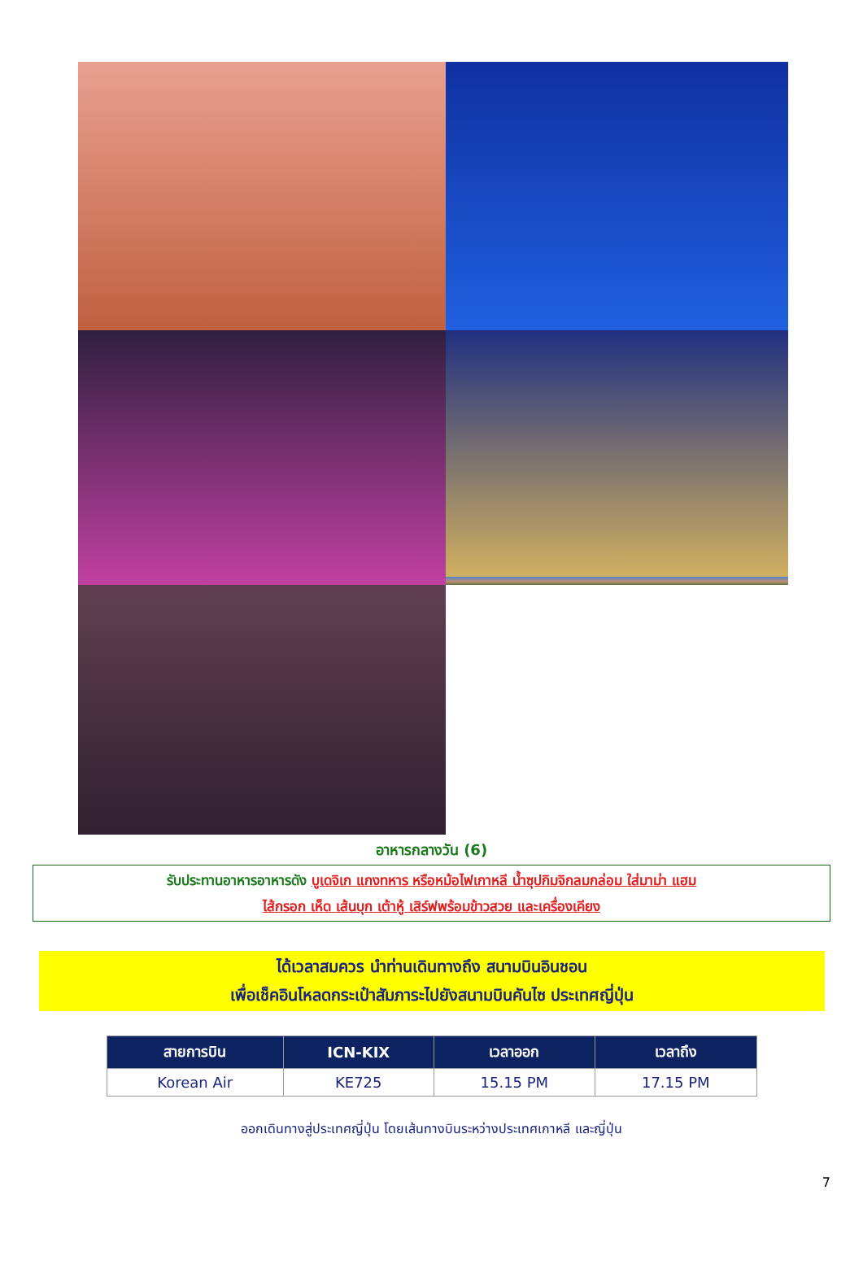อาหารกลางวัน (6)
รับประทานอาหารอาหารดัง บูเดจิเก แกงทหาร หรือหม้อไฟเกาหลี น้ำซุปกิมจิกลมกล่อม ใส่มาม่า แฮม
ไส้กรอก เห็ด เส้นบุก เต้าหู้ เสิร์ฟพร้อมข้าวสวย และเครื่องเคียง
ได้เวลาสมควร นำท่านเดินทางถึง สนามบินอินชอน
เพื่อเช็คอินโหลดกระเป๋าสัมภาระไปยังสนามบินคันไซ ประเทศญี่ปุ่น
| สายการบิน | ICN-KIX | เวลาออก | เวลาถึง |
| --- | --- | --- | --- |
| Korean Air | KE725 | 15.15 PM | 17.15 PM |
ออกเดินทางสู่ประเทศญี่ปุ่น โดยเส้นทางบินระหว่างประเทศเกาหลี และญี่ปุ่น
7